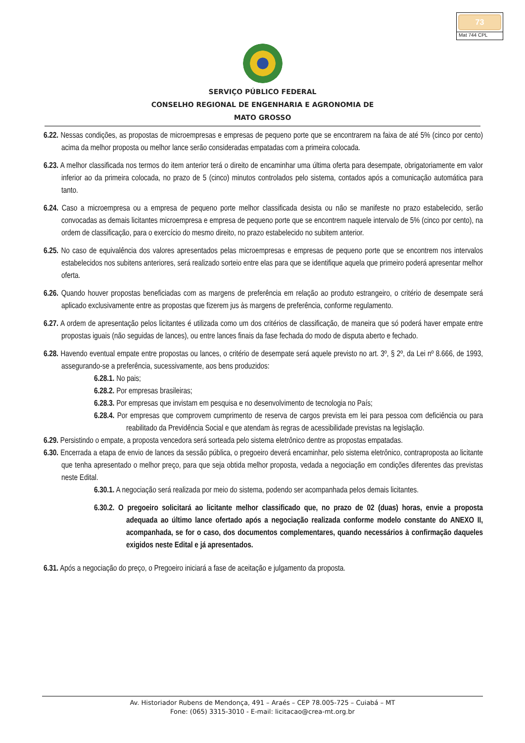73
Mat 744 CPL
SERVIÇO PÚBLICO FEDERAL
CONSELHO REGIONAL DE ENGENHARIA E AGRONOMIA DE
MATO GROSSO
6.22. Nessas condições, as propostas de microempresas e empresas de pequeno porte que se encontrarem na faixa de até 5% (cinco por cento) acima da melhor proposta ou melhor lance serão consideradas empatadas com a primeira colocada.
6.23. A melhor classificada nos termos do item anterior terá o direito de encaminhar uma última oferta para desempate, obrigatoriamente em valor inferior ao da primeira colocada, no prazo de 5 (cinco) minutos controlados pelo sistema, contados após a comunicação automática para tanto.
6.24. Caso a microempresa ou a empresa de pequeno porte melhor classificada desista ou não se manifeste no prazo estabelecido, serão convocadas as demais licitantes microempresa e empresa de pequeno porte que se encontrem naquele intervalo de 5% (cinco por cento), na ordem de classificação, para o exercício do mesmo direito, no prazo estabelecido no subitem anterior.
6.25. No caso de equivalência dos valores apresentados pelas microempresas e empresas de pequeno porte que se encontrem nos intervalos estabelecidos nos subitens anteriores, será realizado sorteio entre elas para que se identifique aquela que primeiro poderá apresentar melhor oferta.
6.26. Quando houver propostas beneficiadas com as margens de preferência em relação ao produto estrangeiro, o critério de desempate será aplicado exclusivamente entre as propostas que fizerem jus às margens de preferência, conforme regulamento.
6.27. A ordem de apresentação pelos licitantes é utilizada como um dos critérios de classificação, de maneira que só poderá haver empate entre propostas iguais (não seguidas de lances), ou entre lances finais da fase fechada do modo de disputa aberto e fechado.
6.28. Havendo eventual empate entre propostas ou lances, o critério de desempate será aquele previsto no art. 3º, § 2º, da Lei nº 8.666, de 1993, assegurando-se a preferência, sucessivamente, aos bens produzidos:
6.28.1. No pais;
6.28.2. Por empresas brasileiras;
6.28.3. Por empresas que invistam em pesquisa e no desenvolvimento de tecnologia no País;
6.28.4. Por empresas que comprovem cumprimento de reserva de cargos prevista em lei para pessoa com deficiência ou para reabilitado da Previdência Social e que atendam às regras de acessibilidade previstas na legislação.
6.29. Persistindo o empate, a proposta vencedora será sorteada pelo sistema eletrônico dentre as propostas empatadas.
6.30. Encerrada a etapa de envio de lances da sessão pública, o pregoeiro deverá encaminhar, pelo sistema eletrônico, contraproposta ao licitante que tenha apresentado o melhor preço, para que seja obtida melhor proposta, vedada a negociação em condições diferentes das previstas neste Edital.
6.30.1. A negociação será realizada por meio do sistema, podendo ser acompanhada pelos demais licitantes.
6.30.2. O pregoeiro solicitará ao licitante melhor classificado que, no prazo de 02 (duas) horas, envie a proposta adequada ao último lance ofertado após a negociação realizada conforme modelo constante do ANEXO II, acompanhada, se for o caso, dos documentos complementares, quando necessários à confirmação daqueles exigidos neste Edital e já apresentados.
6.31. Após a negociação do preço, o Pregoeiro iniciará a fase de aceitação e julgamento da proposta.
Av. Historiador Rubens de Mendonça, 491 – Araés – CEP 78.005-725 – Cuiabá – MT
Fone: (065) 3315-3010 - E-mail: licitacao@crea-mt.org.br